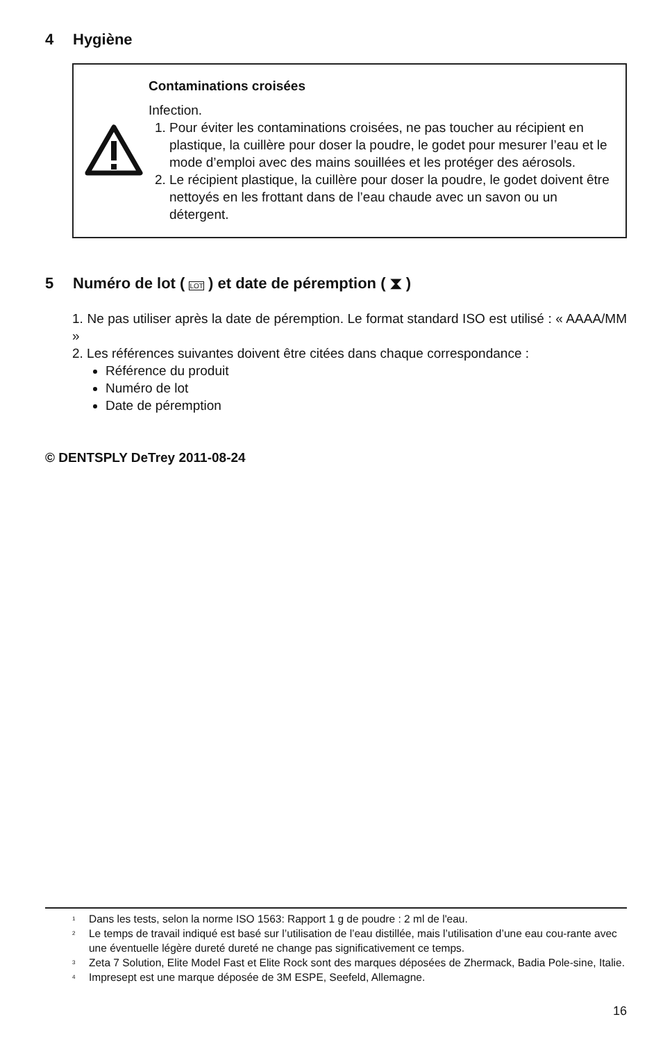4 Hygiène
Contaminations croisées
Infection.
1. Pour éviter les contaminations croisées, ne pas toucher au récipient en plastique, la cuillère pour doser la poudre, le godet pour mesurer l’eau et le mode d’emploi avec des mains souillées et les protéger des aérosols.
2. Le récipient plastique, la cuillère pour doser la poudre, le godet doivent être nettoyés en les frottant dans de l’eau chaude avec un savon ou un détergent.
5 Numéro de lot ( LOT ) et date de péremption ( ⧗ )
1. Ne pas utiliser après la date de péremption. Le format standard ISO est utilisé : « AAAA/MM »
2. Les références suivantes doivent être citées dans chaque correspondance :
Référence du produit
Numéro de lot
Date de péremption
© DENTSPLY DeTrey 2011-08-24
<sup>1</sup> Dans les tests, selon la norme ISO 1563: Rapport 1 g de poudre : 2 ml de l'eau.
<sup>2</sup> Le temps de travail indiqué est basé sur l’utilisation de l’eau distillée, mais l’utilisation d’une eau cou-rante avec une éventuelle légère dureté dureté ne change pas significativement ce temps.
<sup>3</sup> Zeta 7 Solution, Elite Model Fast et Elite Rock sont des marques déposées de Zhermack, Badia Pole-sine, Italie.
<sup>4</sup> Impresept est une marque déposée de 3M ESPE, Seefeld, Allemagne.
16